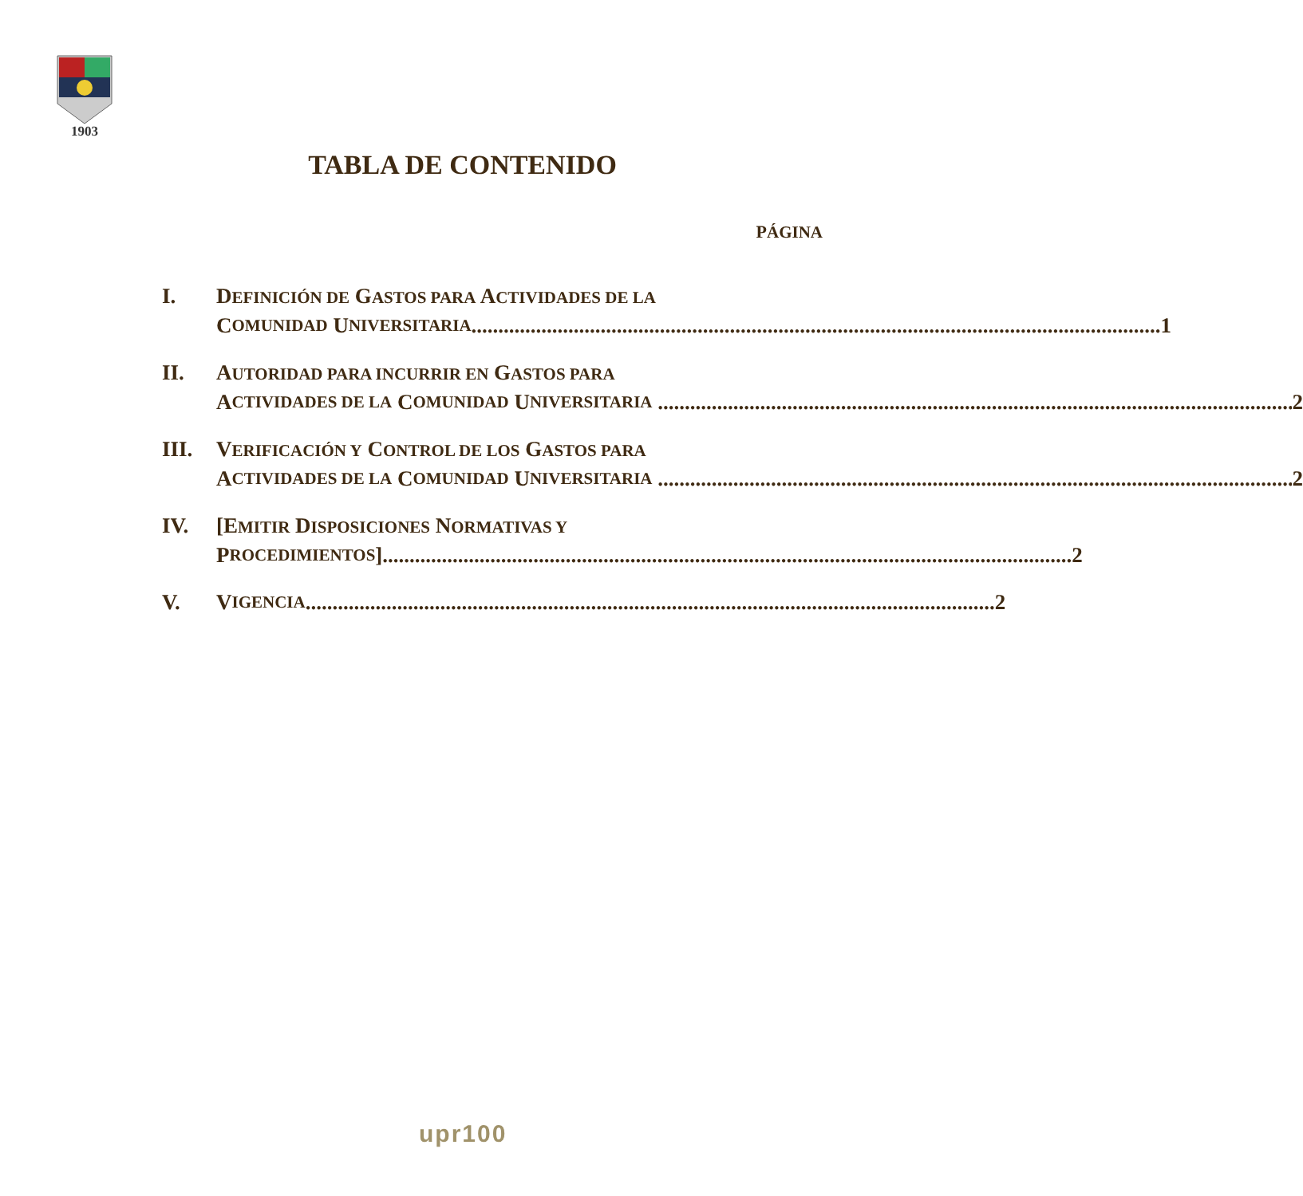1903
TABLA DE CONTENIDO
PÁGINA
I. DEFINICIÓN DE GASTOS PARA ACTIVIDADES DE LA
C OMUNIDAD U NIVERSITARIA 1
II. AUTORIDAD PARA INCURRIR EN GASTOS PARA
A CTIVIDADES DE LA C OMUNIDAD U NIVERSITARIA 2
III. VERIFICACIÓN Y CONTROL DE LOS GASTOS PARA
A CTIVIDADES DE LA C OMUNIDAD U NIVERSITARIA 2
IV. [EMITIR DISPOSICIONES NORMATIVAS Y
P ROCEDIMIENTOS] 2
V. V IGENCIA 2
upr100